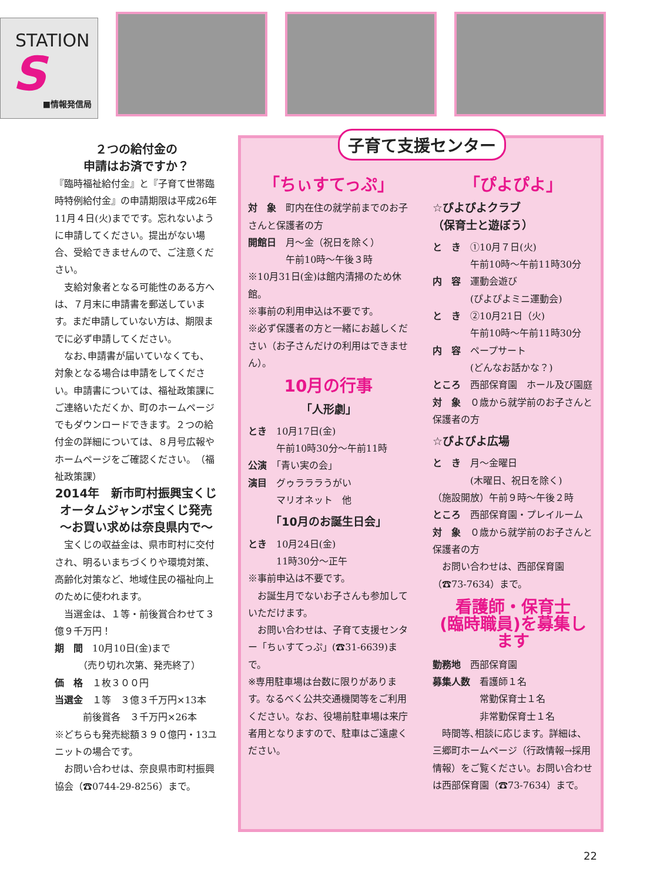STATION
S
■情報発信局
２つの給付金の
申請はお済ですか？
『臨時福祉給付金』と『子育て世帯臨時特例給付金』の申請期限は平成26年11月４日(火)までです。忘れないように申請してください。提出がない場合、受給できませんので、ご注意ください。
　支給対象者となる可能性のある方へは、７月末に申請書を郵送しています。まだ申請していない方は、期限までに必ず申請してください。
　なお､申請書が届いていなくても、対象となる場合は申請をしてください。申請書については、福祉政策課にご連絡いただくか、町のホームページでもダウンロードできます。２つの給付金の詳細については、８月号広報やホームページをご確認ください。　（福祉政策課）
2014年　新市町村振興宝くじ
オータムジャンボ宝くじ発売
〜お買い求めは奈良県内で〜
　宝くじの収益金は、県市町村に交付され、明るいまちづくりや環境対策、高齢化対策など、地域住民の福祉向上のために使われます。
　当選金は、１等・前後賞合わせて３億９千万円！
期　間　10月10日(金)まで
　　　（売り切れ次第、発売終了）
価　格　１枚３００円
当選金　１等　３億３千万円×13本
　　　前後賞各　３千万円×26本
※どちらも発売総額３９０億円・13ユニットの場合です。
　お問い合わせは、奈良県市町村振興協会（☎0744-29-8256）まで。
子育て支援センター
「ちぃすてっぷ」
対　象　町内在住の就学前までのお子さんと保護者の方
開館日　月〜金（祝日を除く）
　　　　午前10時〜午後３時
※10月31日(金)は館内清掃のため休館。
※事前の利用申込は不要です。
※必ず保護者の方と一緒にお越しください（お子さんだけの利用はできません）。
10月の行事
「人形劇」
とき　10月17日(金)
　　　午前10時30分〜午前11時
公演　「青い実の会」
演目　グゥラララうがい
　　　マリオネット　他
「10月のお誕生日会」
とき　10月24日(金)
　　　11時30分〜正午
※事前申込は不要です。
　お誕生月でないお子さんも参加していただけます。
　お問い合わせは、子育て支援センター「ちぃすてっぷ」(☎31-6639)まで。
※専用駐車場は台数に限りがあります。なるべく公共交通機関等をご利用ください。なお、役場前駐車場は来庁者用となりますので、駐車はご遠慮ください。
「ぴよぴよ」
☆ぴよぴよクラブ
（保育士と遊ぼう）
と　き　①10月７日(火)
　　　　午前10時〜午前11時30分
内　容　運動会遊び
　　　　(ぴよぴよミニ運動会)
と　き　②10月21日（火)
　　　　午前10時〜午前11時30分
内　容　ペープサート
　　　　(どんなお話かな？)
ところ　西部保育園　ホール及び園庭
対　象　０歳から就学前のお子さんと保護者の方
☆ぴよぴよ広場
と　き　月〜金曜日
　　　　(木曜日、祝日を除く)
（施設開放）午前９時〜午後２時
ところ　西部保育園・プレイルーム
対　象　０歳から就学前のお子さんと保護者の方
　お問い合わせは、西部保育園（☎73-7634）まで。
看護師・保育士
(臨時職員)を募集します
勤務地　西部保育園
募集人数　看護師１名
　　　　　常勤保育士１名
　　　　　非常勤保育士１名
　時間等､相談に応じます。詳細は、三郷町ホームページ（行政情報→採用情報）をご覧ください。お問い合わせは西部保育園（☎73-7634）まで。
22